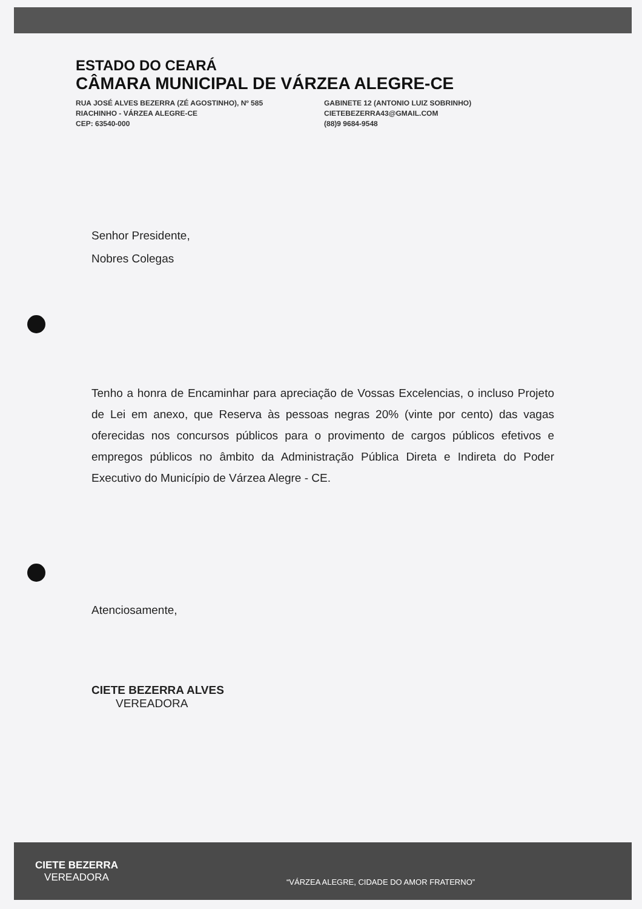ESTADO DO CEARÁ
CÂMARA MUNICIPAL DE VÁRZEA ALEGRE-CE
RUA JOSÉ ALVES BEZERRA (ZÉ AGOSTINHO), Nº 585
RIACHINHO - VÁRZEA ALEGRE-CE
CEP: 63540-000
GABINETE 12 (ANTONIO LUIZ SOBRINHO)
CIETEBEZERRA43@GMAIL.COM
(88)9 9684-9548
Senhor Presidente,
Nobres Colegas
Tenho a honra de Encaminhar para apreciação de Vossas Excelencias, o incluso Projeto de Lei em anexo, que Reserva às pessoas negras 20% (vinte por cento) das vagas oferecidas nos concursos públicos para o provimento de cargos públicos efetivos e empregos públicos no âmbito da Administração Pública Direta e Indireta do Poder Executivo do Município de Várzea Alegre - CE.
Atenciosamente,
CIETE BEZERRA ALVES
VEREADORA
CIETE BEZERRA
VEREADORA
“VÁRZEA ALEGRE, CIDADE DO AMOR FRATERNO”